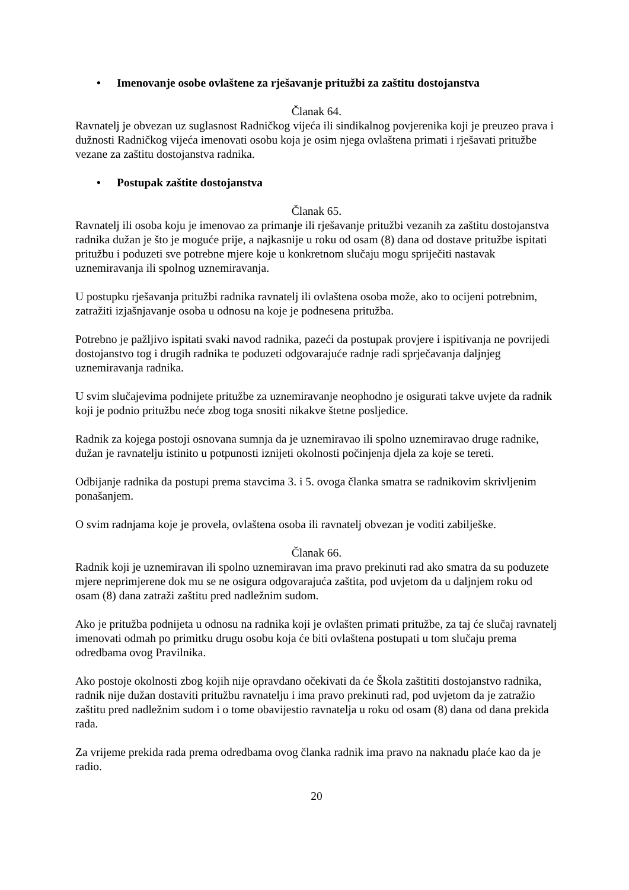• Imenovanje osobe ovlaštene za rješavanje pritužbi za zaštitu dostojanstva
Članak 64.
Ravnatelj je obvezan uz suglasnost Radničkog vijeća ili sindikalnog povjerenika koji je preuzeo prava i dužnosti Radničkog vijeća imenovati osobu koja je osim njega ovlaštena primati i rješavati pritužbe vezane za zaštitu dostojanstva radnika.
• Postupak zaštite dostojanstva
Članak 65.
Ravnatelj ili osoba koju je imenovao za primanje ili rješavanje pritužbi vezanih za zaštitu dostojanstva radnika dužan je što je moguće prije, a najkasnije u roku od osam (8) dana od dostave pritužbe ispitati pritužbu i poduzeti sve potrebne mjere koje u konkretnom slučaju mogu spriječiti nastavak uznemiravanja ili spolnog uznemiravanja.
U postupku rješavanja pritužbi radnika ravnatelj ili ovlaštena osoba može, ako to ocijeni potrebnim, zatražiti izjašnjavanje osoba u odnosu na koje je podnesena pritužba.
Potrebno je pažljivo ispitati svaki navod radnika, pazeći da postupak provjere i ispitivanja ne povrijedi dostojanstvo tog i drugih radnika te poduzeti odgovarajuće radnje radi sprječavanja daljnjeg uznemiravanja radnika.
U svim slučajevima podnijete pritužbe za uznemiravanje neophodno je osigurati takve uvjete da radnik koji je podnio pritužbu neće zbog toga snositi nikakve štetne posljedice.
Radnik za kojega postoji osnovana sumnja da je uznemiravao ili spolno uznemiravao druge radnike, dužan je ravnatelju istinito u potpunosti iznijeti okolnosti počinjenja djela za koje se tereti.
Odbijanje radnika da postupi prema stavcima 3. i 5. ovoga članka smatra se radnikovim skrivljenim ponašanjem.
O svim radnjama koje je provela, ovlaštena osoba ili ravnatelj obvezan je voditi zabilješke.
Članak 66.
Radnik koji je uznemiravan ili spolno uznemiravan ima pravo prekinuti rad ako smatra da su poduzete mjere neprimjerene dok mu se ne osigura odgovarajuća zaštita, pod uvjetom da u daljnjem roku od osam (8) dana zatraži zaštitu pred nadležnim sudom.
Ako je pritužba podnijeta u odnosu na radnika koji je ovlašten primati pritužbe, za taj će slučaj ravnatelj imenovati odmah po primitku drugu osobu koja će biti ovlaštena postupati u tom slučaju prema odredbama ovog Pravilnika.
Ako postoje okolnosti zbog kojih nije opravdano očekivati da će Škola zaštititi dostojanstvo radnika, radnik nije dužan dostaviti pritužbu ravnatelju i ima pravo prekinuti rad, pod uvjetom da je zatražio zaštitu pred nadležnim sudom i o tome obavijestio ravnatelja u roku od osam (8) dana od dana prekida rada.
Za vrijeme prekida rada prema odredbama ovog članka radnik ima pravo na naknadu plaće kao da je radio.
20